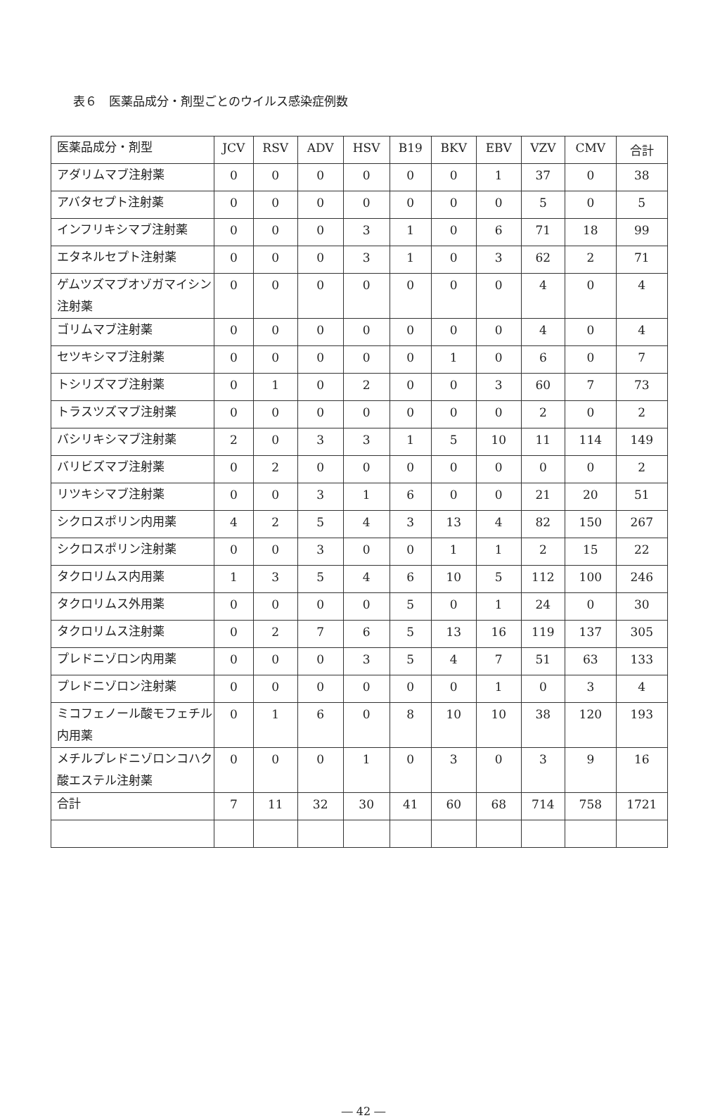表６　医薬品成分・剤型ごとのウイルス感染症例数
| 医薬品成分・剤型 | JCV | RSV | ADV | HSV | B19 | BKV | EBV | VZV | CMV | 合計 |
| --- | --- | --- | --- | --- | --- | --- | --- | --- | --- | --- |
| アダリムマブ注射薬 | 0 | 0 | 0 | 0 | 0 | 0 | 1 | 37 | 0 | 38 |
| アバタセプト注射薬 | 0 | 0 | 0 | 0 | 0 | 0 | 0 | 5 | 0 | 5 |
| インフリキシマブ注射薬 | 0 | 0 | 0 | 3 | 1 | 0 | 6 | 71 | 18 | 99 |
| エタネルセプト注射薬 | 0 | 0 | 0 | 3 | 1 | 0 | 3 | 62 | 2 | 71 |
| ゲムツズマブオゾガマイシン注射薬 | 0 | 0 | 0 | 0 | 0 | 0 | 0 | 4 | 0 | 4 |
| ゴリムマブ注射薬 | 0 | 0 | 0 | 0 | 0 | 0 | 0 | 4 | 0 | 4 |
| セツキシマブ注射薬 | 0 | 0 | 0 | 0 | 0 | 1 | 0 | 6 | 0 | 7 |
| トシリズマブ注射薬 | 0 | 1 | 0 | 2 | 0 | 0 | 3 | 60 | 7 | 73 |
| トラスツズマブ注射薬 | 0 | 0 | 0 | 0 | 0 | 0 | 0 | 2 | 0 | 2 |
| バシリキシマブ注射薬 | 2 | 0 | 3 | 3 | 1 | 5 | 10 | 11 | 114 | 149 |
| バリビズマブ注射薬 | 0 | 2 | 0 | 0 | 0 | 0 | 0 | 0 | 0 | 2 |
| リツキシマブ注射薬 | 0 | 0 | 3 | 1 | 6 | 0 | 0 | 21 | 20 | 51 |
| シクロスポリン内用薬 | 4 | 2 | 5 | 4 | 3 | 13 | 4 | 82 | 150 | 267 |
| シクロスポリン注射薬 | 0 | 0 | 3 | 0 | 0 | 1 | 1 | 2 | 15 | 22 |
| タクロリムス内用薬 | 1 | 3 | 5 | 4 | 6 | 10 | 5 | 112 | 100 | 246 |
| タクロリムス外用薬 | 0 | 0 | 0 | 0 | 5 | 0 | 1 | 24 | 0 | 30 |
| タクロリムス注射薬 | 0 | 2 | 7 | 6 | 5 | 13 | 16 | 119 | 137 | 305 |
| プレドニゾロン内用薬 | 0 | 0 | 0 | 3 | 5 | 4 | 7 | 51 | 63 | 133 |
| プレドニゾロン注射薬 | 0 | 0 | 0 | 0 | 0 | 0 | 1 | 0 | 3 | 4 |
| ミコフェノール酸モフェチル内用薬 | 0 | 1 | 6 | 0 | 8 | 10 | 10 | 38 | 120 | 193 |
| メチルプレドニゾロンコハク酸エステル注射薬 | 0 | 0 | 0 | 1 | 0 | 3 | 0 | 3 | 9 | 16 |
| 合計 | 7 | 11 | 32 | 30 | 41 | 60 | 68 | 714 | 758 | 1721 |
― 42 ―